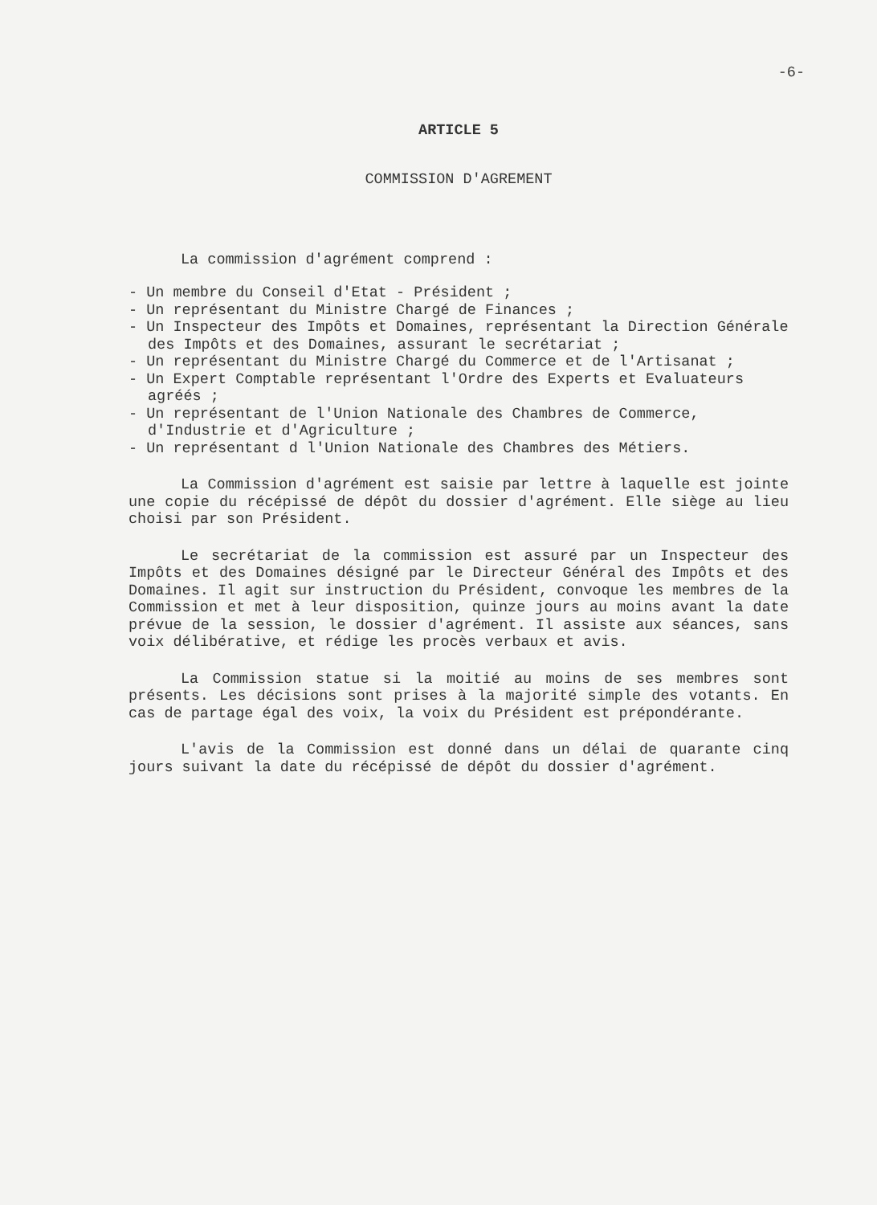-6-
ARTICLE 5
COMMISSION D'AGREMENT
La commission d'agrément comprend :
- Un membre du Conseil d'Etat - Président ;
- Un représentant du Ministre Chargé de Finances ;
- Un Inspecteur des Impôts et Domaines, représentant la Direction Générale des Impôts et des Domaines, assurant le secrétariat ;
- Un représentant du Ministre Chargé du Commerce et de l'Artisanat ;
- Un Expert Comptable représentant l'Ordre des Experts et Evaluateurs agréés ;
- Un représentant de l'Union Nationale des Chambres de Commerce, d'Industrie et d'Agriculture ;
- Un représentant d l'Union Nationale des Chambres des Métiers.
La Commission d'agrément est saisie par lettre à laquelle est jointe une copie du récépissé de dépôt du dossier d'agrément. Elle siège au lieu choisi par son Président.
Le secrétariat de la commission est assuré par un Inspecteur des Impôts et des Domaines désigné par le Directeur Général des Impôts et des Domaines. Il agit sur instruction du Président, convoque les membres de la Commission et met à leur disposition, quinze jours au moins avant la date prévue de la session, le dossier d'agrément. Il assiste aux séances, sans voix délibérative, et rédige les procès verbaux et avis.
La Commission statue si la moitié au moins de ses membres sont présents. Les décisions sont prises à la majorité simple des votants. En cas de partage égal des voix, la voix du Président est prépondérante.
L'avis de la Commission est donné dans un délai de quarante cinq jours suivant la date du récépissé de dépôt du dossier d'agrément.